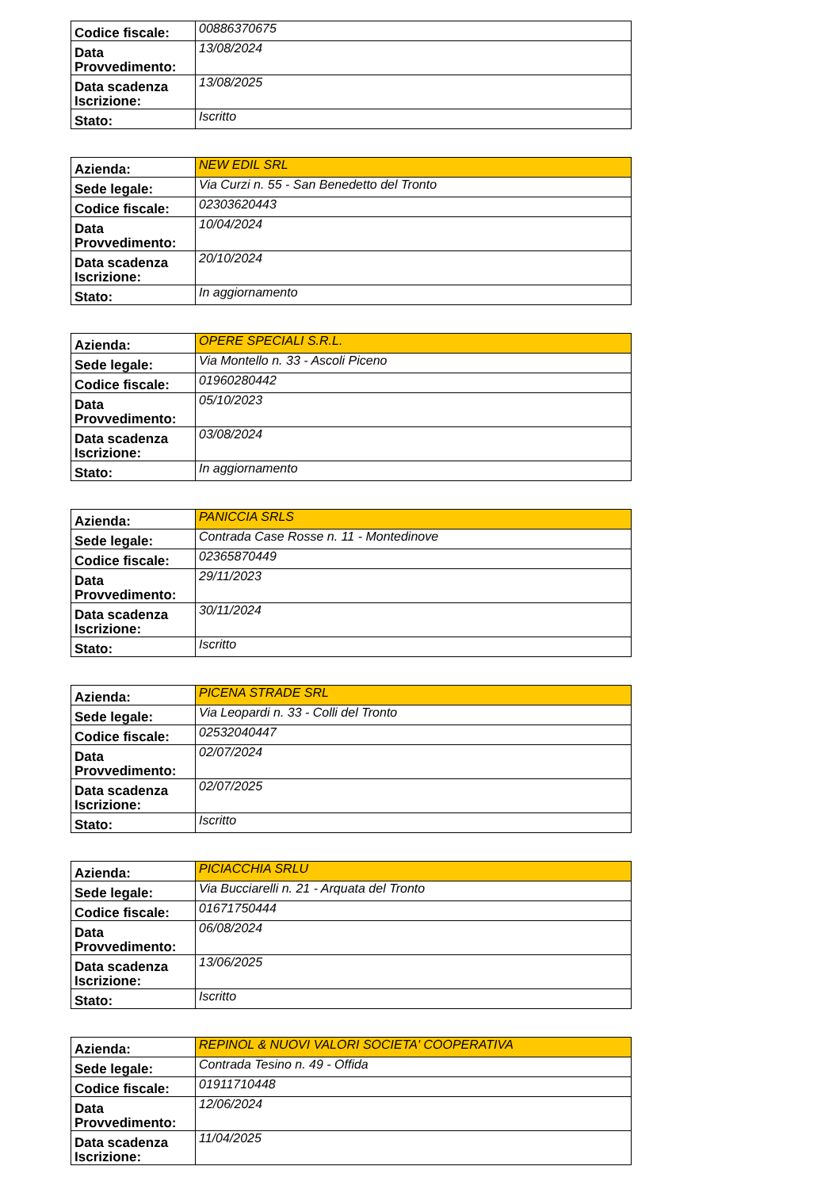| Codice fiscale: | 00886370675 |
| Data Provvedimento: | 13/08/2024 |
| Data scadenza Iscrizione: | 13/08/2025 |
| Stato: | Iscritto |
| Azienda: | NEW EDIL SRL |
| Sede legale: | Via Curzi n. 55 - San Benedetto del Tronto |
| Codice fiscale: | 02303620443 |
| Data Provvedimento: | 10/04/2024 |
| Data scadenza Iscrizione: | 20/10/2024 |
| Stato: | In aggiornamento |
| Azienda: | OPERE SPECIALI S.R.L. |
| Sede legale: | Via Montello n. 33 - Ascoli Piceno |
| Codice fiscale: | 01960280442 |
| Data Provvedimento: | 05/10/2023 |
| Data scadenza Iscrizione: | 03/08/2024 |
| Stato: | In aggiornamento |
| Azienda: | PANICCIA SRLS |
| Sede legale: | Contrada Case Rosse n. 11 - Montedinove |
| Codice fiscale: | 02365870449 |
| Data Provvedimento: | 29/11/2023 |
| Data scadenza Iscrizione: | 30/11/2024 |
| Stato: | Iscritto |
| Azienda: | PICENA STRADE SRL |
| Sede legale: | Via Leopardi n. 33 - Colli del Tronto |
| Codice fiscale: | 02532040447 |
| Data Provvedimento: | 02/07/2024 |
| Data scadenza Iscrizione: | 02/07/2025 |
| Stato: | Iscritto |
| Azienda: | PICIACCHIA SRLU |
| Sede legale: | Via Bucciarelli n. 21 - Arquata del Tronto |
| Codice fiscale: | 01671750444 |
| Data Provvedimento: | 06/08/2024 |
| Data scadenza Iscrizione: | 13/06/2025 |
| Stato: | Iscritto |
| Azienda: | REPINOL & NUOVI VALORI SOCIETA' COOPERATIVA |
| Sede legale: | Contrada Tesino n. 49 - Offida |
| Codice fiscale: | 01911710448 |
| Data Provvedimento: | 12/06/2024 |
| Data scadenza Iscrizione: | 11/04/2025 |